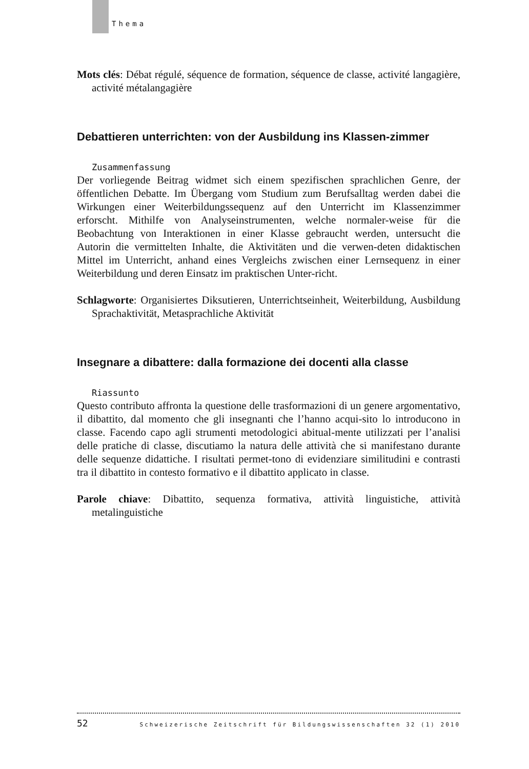Thema
Mots clés: Débat régulé, séquence de formation, séquence de classe, activité langagière, activité métalangagière
Debattieren unterrichten: von der Ausbildung ins Klassen-zimmer
Zusammenfassung
Der vorliegende Beitrag widmet sich einem spezifischen sprachlichen Genre, der öffentlichen Debatte. Im Übergang vom Studium zum Berufsalltag werden dabei die Wirkungen einer Weiterbildungssequenz auf den Unterricht im Klassenzimmer erforscht. Mithilfe von Analyseinstrumenten, welche normaler-weise für die Beobachtung von Interaktionen in einer Klasse gebraucht werden, untersucht die Autorin die vermittelten Inhalte, die Aktivitäten und die verwen-deten didaktischen Mittel im Unterricht, anhand eines Vergleichs zwischen einer Lernsequenz in einer Weiterbildung und deren Einsatz im praktischen Unter-richt.
Schlagworte: Organisiertes Diksutieren, Unterrichtseinheit, Weiterbildung, Ausbildung Sprachaktivität, Metasprachliche Aktivität
Insegnare a dibattere: dalla formazione dei docenti alla classe
Riassunto
Questo contributo affronta la questione delle trasformazioni di un genere argomentativo, il dibattito, dal momento che gli insegnanti che l’hanno acqui-sito lo introducono in classe. Facendo capo agli strumenti metodologici abitual-mente utilizzati per l’analisi delle pratiche di classe, discutiamo la natura delle attività che si manifestano durante delle sequenze didattiche. I risultati permet-tono di evidenziare similitudini e contrasti tra il dibattito in contesto formativo e il dibattito applicato in classe.
Parole chiave: Dibattito, sequenza formativa, attività linguistiche, attività metalinguistiche
52 Schweizerische Zeitschrift für Bildungswissenschaften 32 (1) 2010